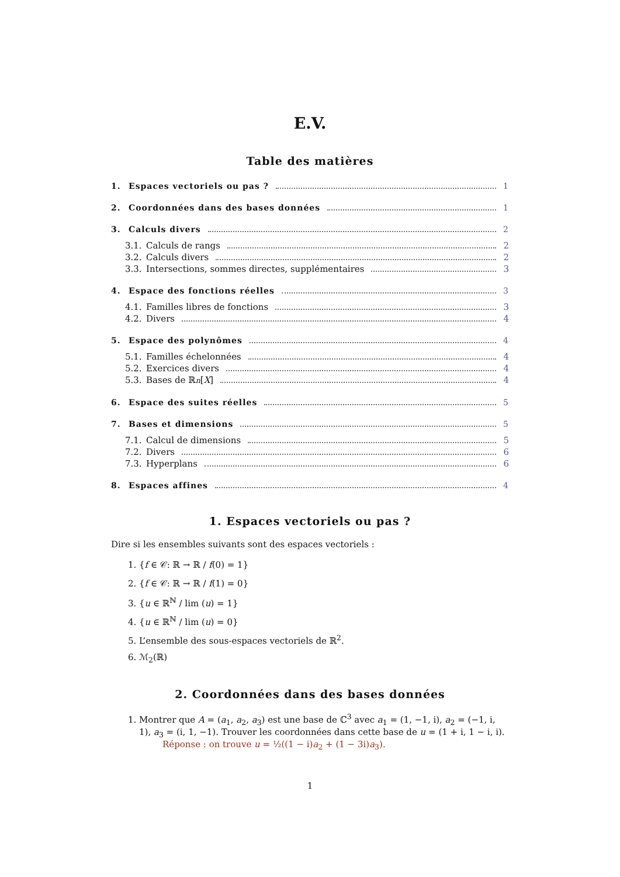E.V.
Table des matières
1. Espaces vectoriels ou pas ? 1
2. Coordonnées dans des bases données 1
3. Calculs divers 2
3.1. Calculs de rangs 2
3.2. Calculs divers 2
3.3. Intersections, sommes directes, supplémentaires 3
4. Espace des fonctions réelles 3
4.1. Familles libres de fonctions 3
4.2. Divers 4
5. Espace des polynômes 4
5.1. Familles échelonnées 4
5.2. Exercices divers 4
5.3. Bases de ℝ<sub>n</sub> [X] 4
6. Espace des suites réelles 5
7. Bases et dimensions 5
7.1. Calcul de dimensions 5
7.2. Divers 6
7.3. Hyperplans 6
8. Espaces affines 4
1. Espaces vectoriels ou pas ?
Dire si les ensembles suivants sont des espaces vectoriels :
1. {f ∈ 𝒞: ℝ → ℝ / f(0) = 1}
2. {f ∈ 𝒞: ℝ → ℝ / f(1) = 0}
3. {u ∈ ℝ<sup>ℕ</sup> / lim (u) = 1}
4. {u ∈ ℝ<sup>ℕ</sup> / lim (u) = 0}
5. L’ensemble des sous-espaces vectoriels de ℝ<sup>2</sup>.
6. ℳ<sub>2</sub>(ℝ)
2. Coordonnées dans des bases données
1. Montrer que A = (a<sub>1</sub>, a<sub>2</sub>, a<sub>3</sub>) est une base de ℂ<sup>3</sup> avec a<sub>1</sub> = (1, −1, i), a<sub>2</sub> = (−1, i, 1), a<sub>3</sub> = (i, 1, −1). Trouver les coordonnées dans cette base de u = (1 + i, 1 − i, i).
Réponse : on trouve u = ½((1 − i)a<sub>2</sub> + (1 − 3i)a<sub>3</sub>).
1